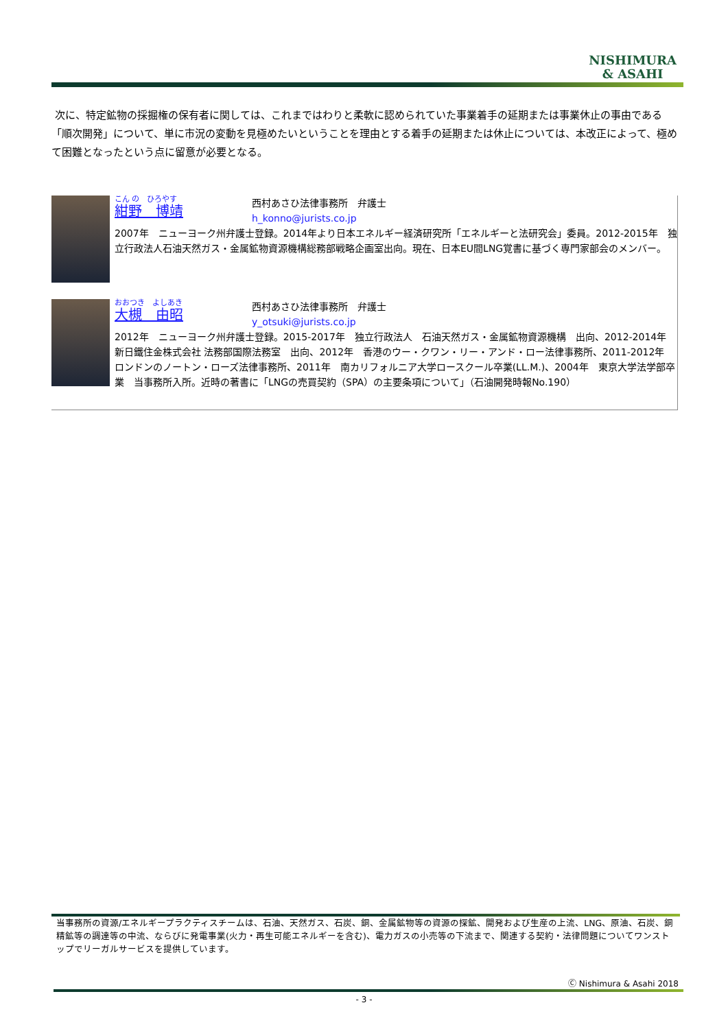NISHIMURA
& ASAHI
次に、特定鉱物の採掘権の保有者に関しては、これまではわりと柔軟に認められていた事業着手の延期または事業休止の事由である「順次開発」について、単に市況の変動を見極めたいということを理由とする着手の延期または休止については、本改正によって、極めて困難となったという点に留意が必要となる。
こん の　ひろやす
紺野　博靖
西村あさひ法律事務所　弁護士
h_konno@jurists.co.jp
2007年　ニューヨーク州弁護士登録。2014年より日本エネルギー経済研究所「エネルギーと法研究会」委員。2012-2015年　独立行政法人石油天然ガス・金属鉱物資源機構総務部戦略企画室出向。現在、日本EU間LNG覚書に基づく専門家部会のメンバー。
おおつき　よしあき
大槻　由昭
西村あさひ法律事務所　弁護士
y_otsuki@jurists.co.jp
2012年　ニューヨーク州弁護士登録。2015-2017年　独立行政法人　石油天然ガス・金属鉱物資源機構　出向、2012-2014年　新日鐵住金株式会社 法務部国際法務室　出向、2012年　香港のウー・クワン・リー・アンド・ロー法律事務所、2011-2012年　ロンドンのノートン・ローズ法律事務所、2011年　南カリフォルニア大学ロースクール卒業(LL.M.)、2004年　東京大学法学部卒業　当事務所入所。近時の著書に「LNGの売買契約（SPA）の主要条項について」（石油開発時報No.190）
当事務所の資源/エネルギープラクティスチームは、石油、天然ガス、石炭、銅、金属鉱物等の資源の探鉱、開発および生産の上流、LNG、原油、石炭、銅精鉱等の調達等の中流、ならびに発電事業(火力・再生可能エネルギーを含む)、電力ガスの小売等の下流まで、関連する契約・法律問題についてワンストップでリーガルサービスを提供しています。
Ⓒ Nishimura & Asahi 2018
- 3 -